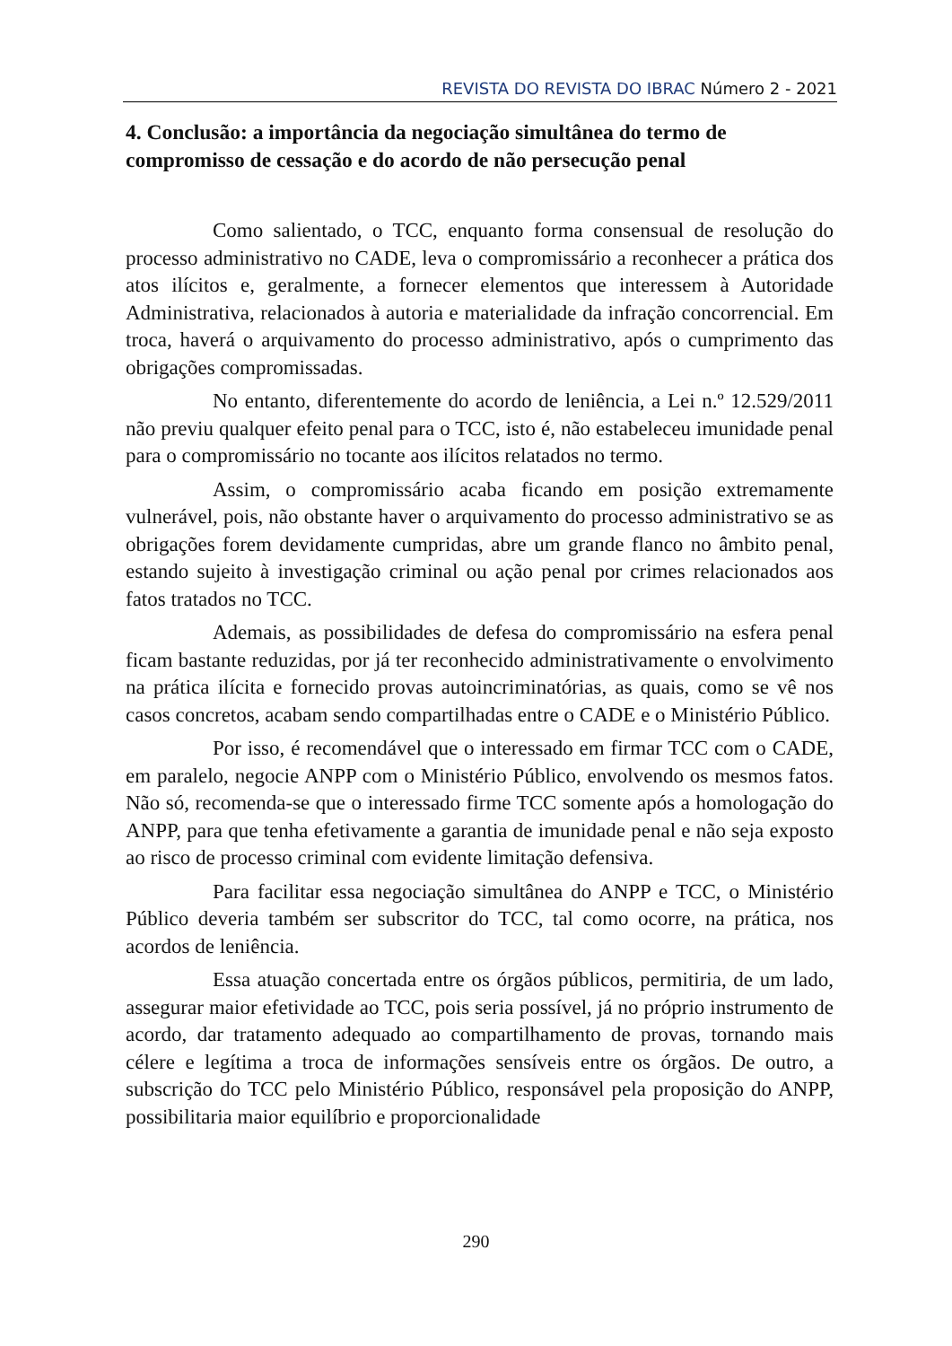REVISTA DO REVISTA DO IBRAC Número 2 - 2021
4. Conclusão: a importância da negociação simultânea do termo de compromisso de cessação e do acordo de não persecução penal
Como salientado, o TCC, enquanto forma consensual de resolução do processo administrativo no CADE, leva o compromissário a reconhecer a prática dos atos ilícitos e, geralmente, a fornecer elementos que interessem à Autoridade Administrativa, relacionados à autoria e materialidade da infração concorrencial. Em troca, haverá o arquivamento do processo administrativo, após o cumprimento das obrigações compromissadas.
No entanto, diferentemente do acordo de leniência, a Lei n.º 12.529/2011 não previu qualquer efeito penal para o TCC, isto é, não estabeleceu imunidade penal para o compromissário no tocante aos ilícitos relatados no termo.
Assim, o compromissário acaba ficando em posição extremamente vulnerável, pois, não obstante haver o arquivamento do processo administrativo se as obrigações forem devidamente cumpridas, abre um grande flanco no âmbito penal, estando sujeito à investigação criminal ou ação penal por crimes relacionados aos fatos tratados no TCC.
Ademais, as possibilidades de defesa do compromissário na esfera penal ficam bastante reduzidas, por já ter reconhecido administrativamente o envolvimento na prática ilícita e fornecido provas autoincriminatórias, as quais, como se vê nos casos concretos, acabam sendo compartilhadas entre o CADE e o Ministério Público.
Por isso, é recomendável que o interessado em firmar TCC com o CADE, em paralelo, negocie ANPP com o Ministério Público, envolvendo os mesmos fatos. Não só, recomenda-se que o interessado firme TCC somente após a homologação do ANPP, para que tenha efetivamente a garantia de imunidade penal e não seja exposto ao risco de processo criminal com evidente limitação defensiva.
Para facilitar essa negociação simultânea do ANPP e TCC, o Ministério Público deveria também ser subscritor do TCC, tal como ocorre, na prática, nos acordos de leniência.
Essa atuação concertada entre os órgãos públicos, permitiria, de um lado, assegurar maior efetividade ao TCC, pois seria possível, já no próprio instrumento de acordo, dar tratamento adequado ao compartilhamento de provas, tornando mais célere e legítima a troca de informações sensíveis entre os órgãos. De outro, a subscrição do TCC pelo Ministério Público, responsável pela proposição do ANPP, possibilitaria maior equilíbrio e proporcionalidade
290